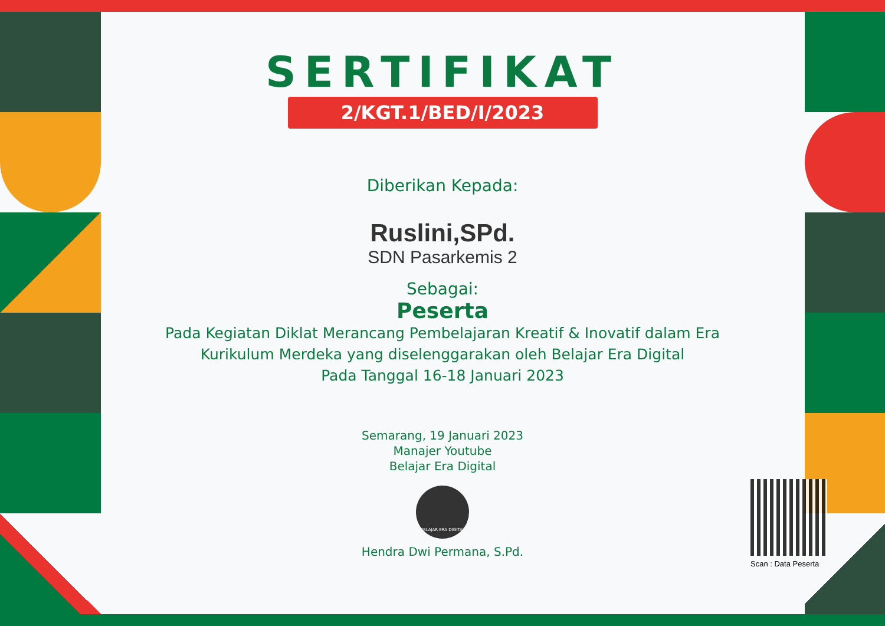SERTIFIKAT
2/KGT.1/BED/I/2023
Diberikan Kepada:
Ruslini,SPd.
SDN Pasarkemis 2
Sebagai:
Peserta
Pada Kegiatan Diklat Merancang Pembelajaran Kreatif & Inovatif dalam Era
Kurikulum Merdeka yang diselenggarakan oleh Belajar Era Digital
Pada Tanggal 16-18 Januari 2023
Semarang, 19 Januari 2023
Manajer Youtube
Belajar Era Digital
BELAJAR ERA DIGITAL
Hendra Dwi Permana, S.Pd.
Scan : Data Peserta